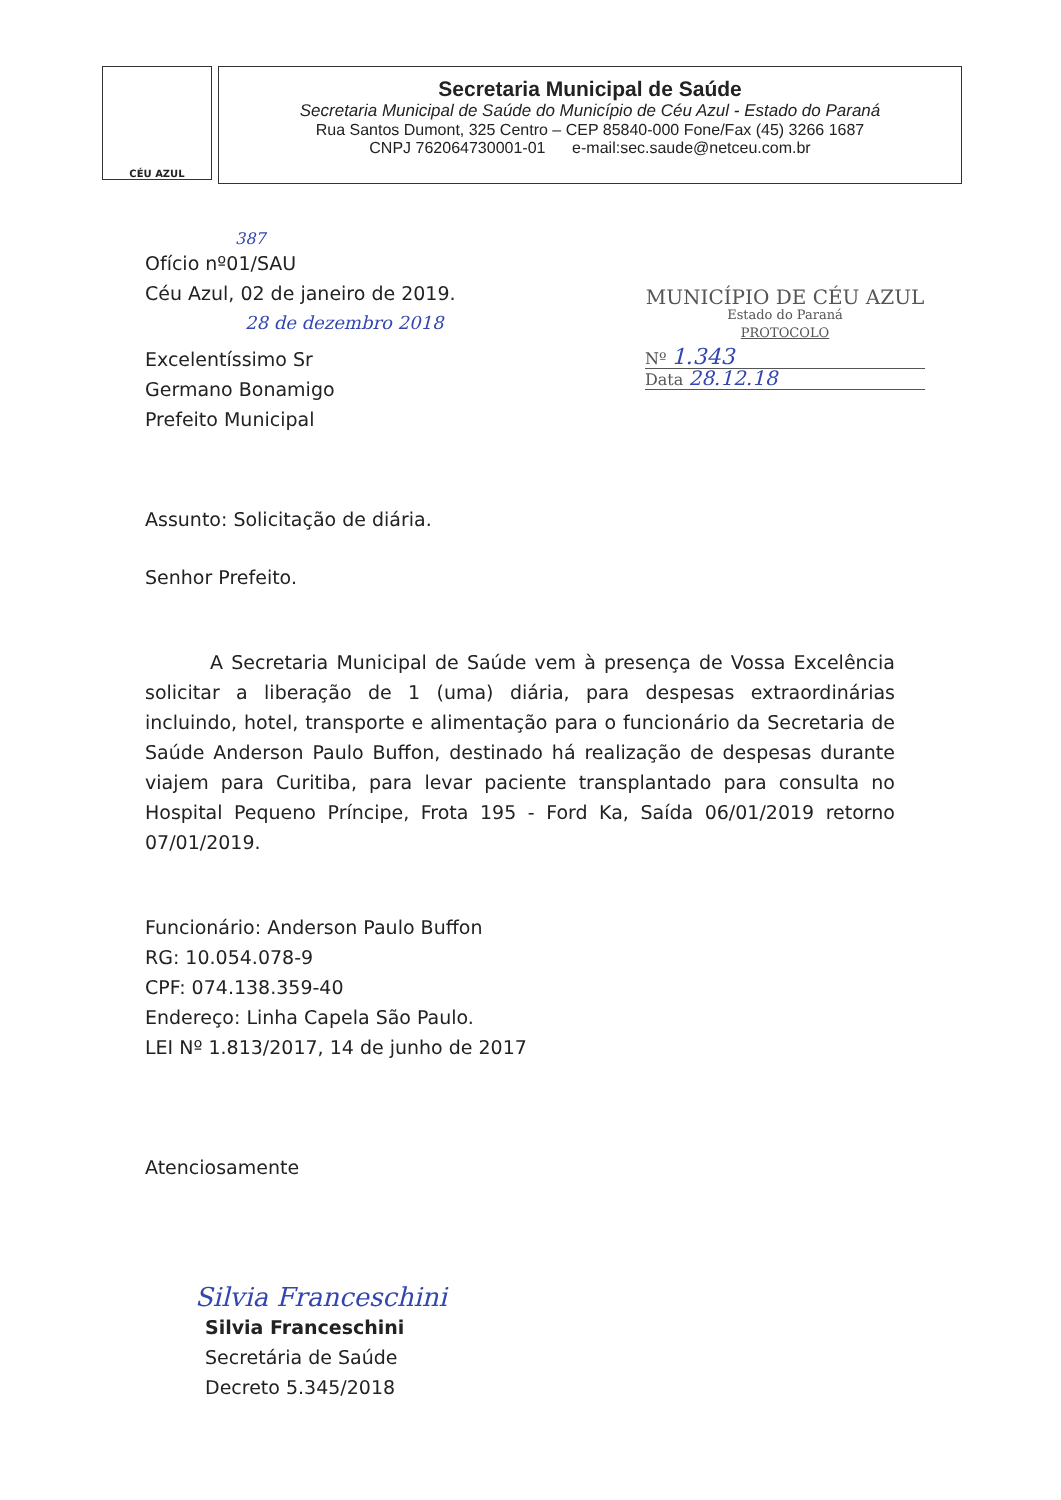CÉU AZUL
Secretaria Municipal de Saúde
Secretaria Municipal de Saúde do Município de Céu Azul - Estado do Paraná
Rua Santos Dumont, 325 Centro – CEP 85840-000 Fone/Fax (45) 3266 1687
CNPJ 762064730001-01 e-mail:sec.saude@netceu.com.br
MUNICÍPIO DE CÉU AZUL
Estado do Paraná
PROTOCOLO
Nº 1.343
Data 28.12.18
387
Ofício nº01/SAU
Céu Azul, 02 de janeiro de 2019.
28 de dezembro 2018
Excelentíssimo Sr
Germano Bonamigo
Prefeito Municipal
Assunto: Solicitação de diária.
Senhor Prefeito.
A Secretaria Municipal de Saúde vem à presença de Vossa Excelência solicitar a liberação de 1 (uma) diária, para despesas extraordinárias incluindo, hotel, transporte e alimentação para o funcionário da Secretaria de Saúde Anderson Paulo Buffon, destinado há realização de despesas durante viajem para Curitiba, para levar paciente transplantado para consulta no Hospital Pequeno Príncipe, Frota 195 - Ford Ka, Saída 06/01/2019 retorno 07/01/2019.
Funcionário: Anderson Paulo Buffon
RG: 10.054.078-9
CPF: 074.138.359-40
Endereço: Linha Capela São Paulo.
LEI Nº 1.813/2017, 14 de junho de 2017
Atenciosamente
Silvia Franceschini
Silvia Franceschini
Secretária de Saúde
Decreto 5.345/2018